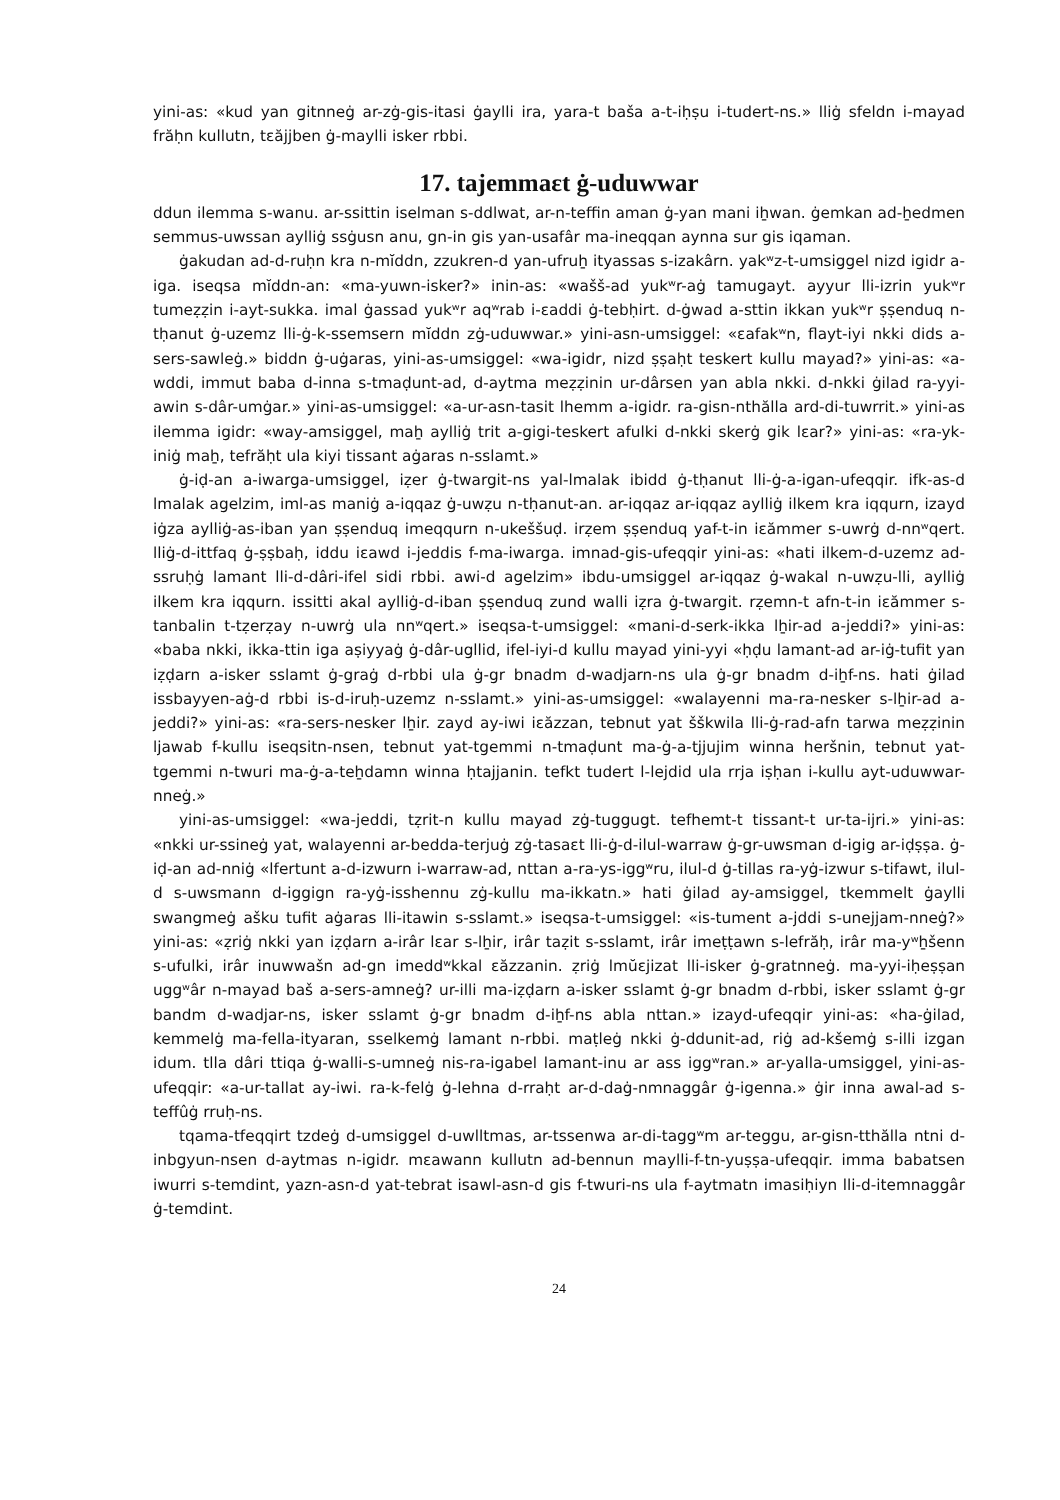yini-as: «kud yan gitnneġ ar-zġ-gis-itasi ġaylli ira, yara-t baša a-t-iḥṣu i-tudert-ns.» lliġ sfeldn i-mayad frăḥn kullutn, tεăjjben ġ-maylli isker rbbi.
17. tajemmaεt ġ-uduwwar
ddun ilemma s-wanu. ar-ssittin iselman s-ddlwat, ar-n-teffin aman ġ-yan mani iẖwan. ġemkan ad-ẖedmen semmus-uwssan aylliġ ssġusn anu, gn-in gis yan-usafâr ma-ineqqan aynna sur gis iqaman.
ġakudan ad-d-ruḥn kra n-mĭddn, zzukren-d yan-ufruẖ ityassas s-izakârn. yakʷz-t-umsiggel nizd igidr a-iga. iseqsa mĭddn-an: «ma-yuwn-isker?» inin-as: «wašš-ad yukʷr-aġ tamugayt. ayyur lli-izrin yukʷr tumeẓẓin i-ayt-sukka. imal ġassad yukʷr aqʷrab i-εaddi ġ-tebḥirt. d-ġwad a-sttin ikkan yukʷr ṣṣenduq n-tḥanut ġ-uzemz lli-ġ-k-ssemsern mĭddn zġ-uduwwar.» yini-asn-umsiggel: «εafakʷn, flayt-iyi nkki dids a-sers-sawleġ.» biddn ġ-uġaras, yini-as-umsiggel: «wa-igidr, nizd ṣṣaḥt teskert kullu mayad?» yini-as: «a-wddi, immut baba d-inna s-tmaḍunt-ad, d-aytma meẓẓinin ur-dârsen yan abla nkki. d-nkki ġilad ra-yyi-awin s-dâr-umġar.» yini-as-umsiggel: «a-ur-asn-tasit lhemm a-igidr. ra-gisn-nthălla ard-di-tuwrrit.» yini-as ilemma igidr: «way-amsiggel, maẖ aylliġ trit a-gigi-teskert afulki d-nkki skerġ gik lεar?» yini-as: «ra-yk-iniġ maẖ, tefrăḥt ula kiyi tissant aġaras n-sslamt.»
ġ-iḍ-an a-iwarga-umsiggel, iẓer ġ-twargit-ns yal-lmalak ibidd ġ-tḥanut lli-ġ-a-igan-ufeqqir. ifk-as-d lmalak agelzim, iml-as maniġ a-iqqaz ġ-uwẓu n-tḥanut-an. ar-iqqaz ar-iqqaz aylliġ ilkem kra iqqurn, izayd iġza aylliġ-as-iban yan ṣṣenduq imeqqurn n-ukeššuḍ. irẓem ṣṣenduq yaf-t-in iεămmer s-uwrġ d-nnʷqert. lliġ-d-ittfaq ġ-ṣṣbaḥ, iddu iεawd i-jeddis f-ma-iwarga. imnad-gis-ufeqqir yini-as: «hati ilkem-d-uzemz ad-ssruḥġ lamant lli-d-dâri-ifel sidi rbbi. awi-d agelzim» ibdu-umsiggel ar-iqqaz ġ-wakal n-uwẓu-lli, aylliġ ilkem kra iqqurn. issitti akal aylliġ-d-iban ṣṣenduq zund walli iẓra ġ-twargit. rẓemn-t afn-t-in iεămmer s-tanbalin t-tẓerẓay n-uwrġ ula nnʷqert.» iseqsa-t-umsiggel: «mani-d-serk-ikka lẖir-ad a-jeddi?» yini-as: «baba nkki, ikka-ttin iga aṣiyyaġ ġ-dâr-ugllid, ifel-iyi-d kullu mayad yini-yyi «ḥḍu lamant-ad ar-iġ-tufit yan iẓḍarn a-isker sslamt ġ-graġ d-rbbi ula ġ-gr bnadm d-wadjarn-ns ula ġ-gr bnadm d-iẖf-ns. hati ġilad issbayyen-aġ-d rbbi is-d-iruḥ-uzemz n-sslamt.» yini-as-umsiggel: «walayenni ma-ra-nesker s-lẖir-ad a-jeddi?» yini-as: «ra-sers-nesker lẖir. zayd ay-iwi iεăzzan, tebnut yat šškwila lli-ġ-rad-afn tarwa meẓẓinin ljawab f-kullu iseqsitn-nsen, tebnut yat-tgemmi n-tmaḍunt ma-ġ-a-tjjujim winna heršnin, tebnut yat-tgemmi n-twuri ma-ġ-a-teẖdamn winna ḥtajjanin. tefkt tudert l-lejdid ula rrja iṣḥan i-kullu ayt-uduwwar-nneġ.»
yini-as-umsiggel: «wa-jeddi, tẓrit-n kullu mayad zġ-tuggugt. tefhemt-t tissant-t ur-ta-ijri.» yini-as: «nkki ur-ssineġ yat, walayenni ar-bedda-terjuġ zġ-tasaεt lli-ġ-d-ilul-warraw ġ-gr-uwsman d-igig ar-iḍṣṣa. ġ-iḍ-an ad-nniġ «lfertunt a-d-izwurn i-warraw-ad, nttan a-ra-ys-iggʷru, ilul-d ġ-tillas ra-yġ-izwur s-tifawt, ilul-d s-uwsmann d-iggign ra-yġ-isshennu zġ-kullu ma-ikkatn.» hati ġilad ay-amsiggel, tkemmelt ġaylli swangmeġ ašku tufit aġaras lli-itawin s-sslamt.» iseqsa-t-umsiggel: «is-tument a-jddi s-unejjam-nneġ?» yini-as: «ẓriġ nkki yan iẓḍarn a-irâr lεar s-lẖir, irâr taẓit s-sslamt, irâr imeṭṭawn s-lefrăḥ, irâr ma-yʷẖšenn s-ufulki, irâr inuwwašn ad-gn imeddʷkkal εăzzanin. ẓriġ lmŭεjizat lli-isker ġ-gratnneġ. ma-yyi-iḥeṣṣan uggʷâr n-mayad baš a-sers-amneġ? ur-illi ma-iẓḍarn a-isker sslamt ġ-gr bnadm d-rbbi, isker sslamt ġ-gr bandm d-wadjar-ns, isker sslamt ġ-gr bnadm d-iẖf-ns abla nttan.» izayd-ufeqqir yini-as: «ha-ġilad, kemmelġ ma-fella-ityaran, sselkemġ lamant n-rbbi. maṭleġ nkki ġ-ddunit-ad, riġ ad-kšemġ s-illi izgan idum. tlla dâri ttiqa ġ-walli-s-umneġ nis-ra-igabel lamant-inu ar ass iggʷran.» ar-yalla-umsiggel, yini-as-ufeqqir: «a-ur-tallat ay-iwi. ra-k-felġ ġ-lehna d-rraḥt ar-d-daġ-nmnaggâr ġ-igenna.» ġir inna awal-ad s-teffûġ rruḥ-ns.
tqama-tfeqqirt tzdeġ d-umsiggel d-uwlltmas, ar-tssenwa ar-di-taggʷm ar-teggu, ar-gisn-tthălla ntni d-inbgyun-nsen d-aytmas n-igidr. mεawann kullutn ad-bennun maylli-f-tn-yuṣṣa-ufeqqir. imma babatsen iwurri s-temdint, yazn-asn-d yat-tebrat isawl-asn-d gis f-twuri-ns ula f-aytmatn imasiḥiyn lli-d-itemnaggâr ġ-temdint.
24